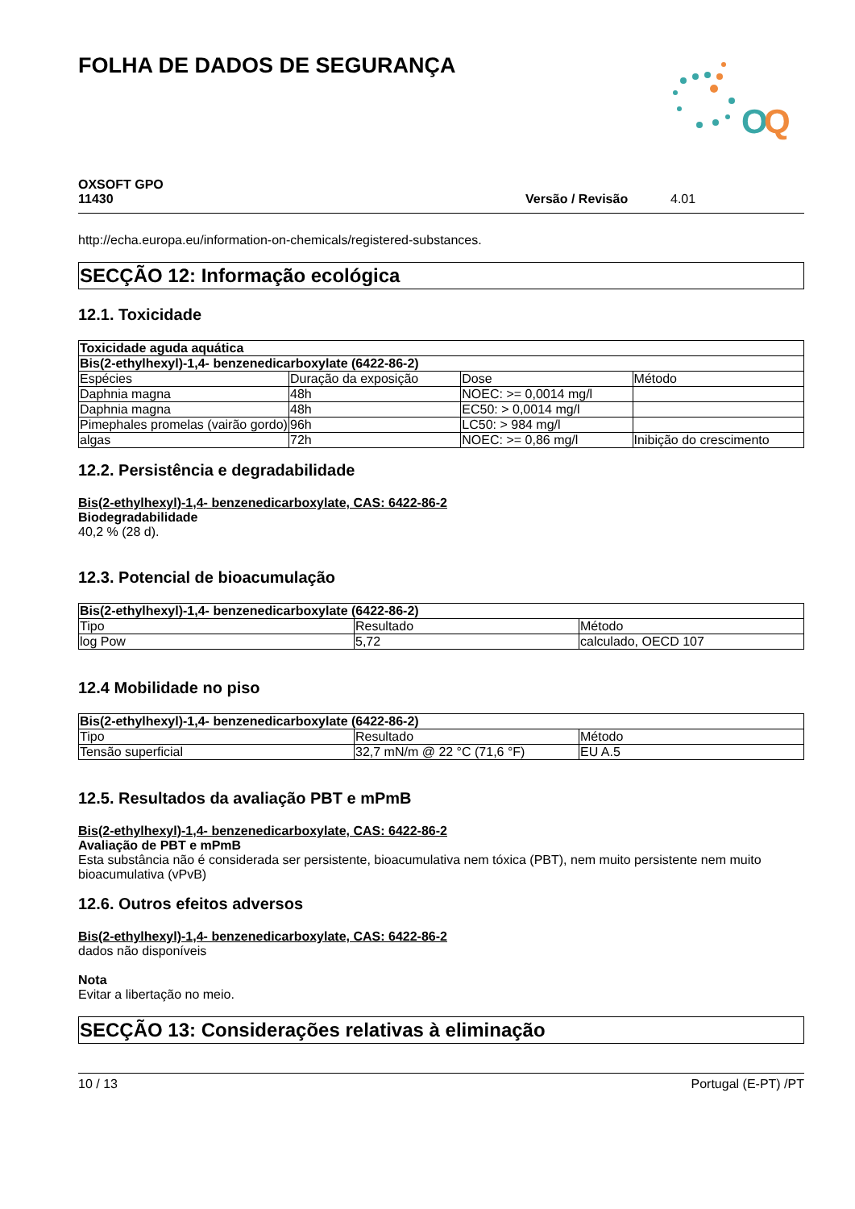FOLHA DE DADOS DE SEGURANÇA
O
Q
OXSOFT GPO
11430
Versão / Revisão 4.01
http://echa.europa.eu/information-on-chemicals/registered-substances.
SECÇÃO 12: Informação ecológica
12.1. Toxicidade
| Toxicidade aguda aquática | | | |
| --- | --- | --- | --- |
| Bis(2-ethylhexyl)-1,4- benzenedicarboxylate (6422-86-2) | | | |
| Espécies | Duração da exposição | Dose | Método |
| Daphnia magna | 48h | NOEC: >= 0,0014 mg/l | |
| Daphnia magna | 48h | EC50: > 0,0014 mg/l | |
| Pimephales promelas (vairão gordo) | 96h | LC50: > 984 mg/l | |
| algas | 72h | NOEC: >= 0,86 mg/l | Inibição do crescimento |
12.2. Persistência e degradabilidade
Bis(2-ethylhexyl)-1,4- benzenedicarboxylate, CAS: 6422-86-2
Biodegradabilidade
40,2 % (28 d).
12.3. Potencial de bioacumulação
| Bis(2-ethylhexyl)-1,4- benzenedicarboxylate (6422-86-2) | | |
| --- | --- | --- |
| Tipo | Resultado | Método |
| log Pow | 5,72 | calculado, OECD 107 |
12.4 Mobilidade no piso
| Bis(2-ethylhexyl)-1,4- benzenedicarboxylate (6422-86-2) | | |
| --- | --- | --- |
| Tipo | Resultado | Método |
| Tensão superficial | 32,7 mN/m @ 22 °C (71,6 °F) | EU A.5 |
12.5. Resultados da avaliação PBT e mPmB
Bis(2-ethylhexyl)-1,4- benzenedicarboxylate, CAS: 6422-86-2
Avaliação de PBT e mPmB
Esta substância não é considerada ser persistente, bioacumulativa nem tóxica (PBT), nem muito persistente nem muito bioacumulativa (vPvB)
12.6. Outros efeitos adversos
Bis(2-ethylhexyl)-1,4- benzenedicarboxylate, CAS: 6422-86-2
dados não disponíveis
Nota
Evitar a libertação no meio.
SECÇÃO 13: Considerações relativas à eliminação
10 / 13 Portugal (E-PT) /PT